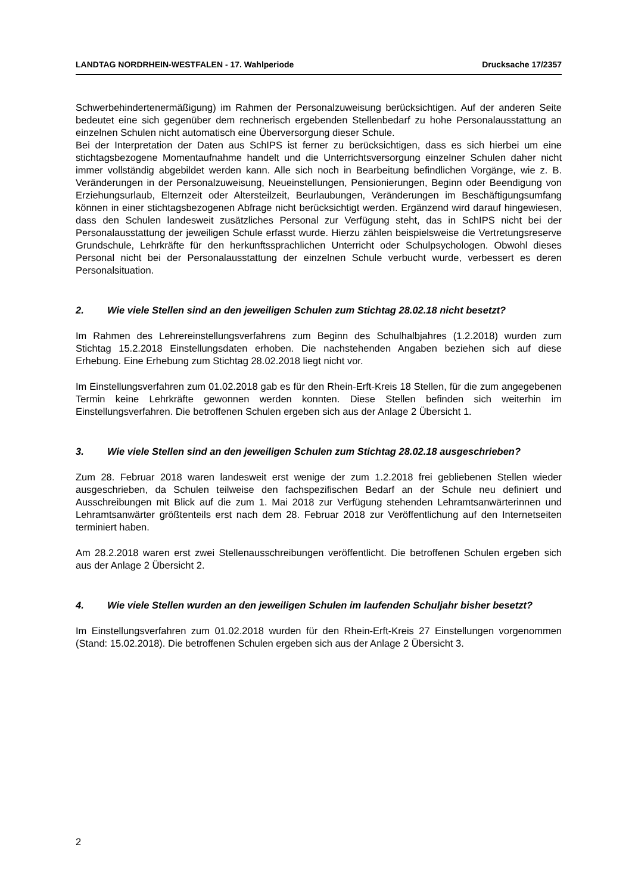LANDTAG NORDRHEIN-WESTFALEN - 17. Wahlperiode Drucksache 17/2357
Schwerbehindertenermäßigung) im Rahmen der Personalzuweisung berücksichtigen. Auf der anderen Seite bedeutet eine sich gegenüber dem rechnerisch ergebenden Stellenbedarf zu hohe Personalausstattung an einzelnen Schulen nicht automatisch eine Überversorgung dieser Schule.
Bei der Interpretation der Daten aus SchIPS ist ferner zu berücksichtigen, dass es sich hierbei um eine stichtagsbezogene Momentaufnahme handelt und die Unterrichtsversorgung einzelner Schulen daher nicht immer vollständig abgebildet werden kann. Alle sich noch in Bearbeitung befindlichen Vorgänge, wie z. B. Veränderungen in der Personalzuweisung, Neueinstellungen, Pensionierungen, Beginn oder Beendigung von Erziehungsurlaub, Elternzeit oder Altersteilzeit, Beurlaubungen, Veränderungen im Beschäftigungsumfang können in einer stichtagsbezogenen Abfrage nicht berücksichtigt werden. Ergänzend wird darauf hingewiesen, dass den Schulen landesweit zusätzliches Personal zur Verfügung steht, das in SchIPS nicht bei der Personalausstattung der jeweiligen Schule erfasst wurde. Hierzu zählen beispielsweise die Vertretungsreserve Grundschule, Lehrkräfte für den herkunftssprachlichen Unterricht oder Schulpsychologen. Obwohl dieses Personal nicht bei der Personalausstattung der einzelnen Schule verbucht wurde, verbessert es deren Personalsituation.
2. Wie viele Stellen sind an den jeweiligen Schulen zum Stichtag 28.02.18 nicht besetzt?
Im Rahmen des Lehrereinstellungsverfahrens zum Beginn des Schulhalbjahres (1.2.2018) wurden zum Stichtag 15.2.2018 Einstellungsdaten erhoben. Die nachstehenden Angaben beziehen sich auf diese Erhebung. Eine Erhebung zum Stichtag 28.02.2018 liegt nicht vor.
Im Einstellungsverfahren zum 01.02.2018 gab es für den Rhein-Erft-Kreis 18 Stellen, für die zum angegebenen Termin keine Lehrkräfte gewonnen werden konnten. Diese Stellen befinden sich weiterhin im Einstellungsverfahren. Die betroffenen Schulen ergeben sich aus der Anlage 2 Übersicht 1.
3. Wie viele Stellen sind an den jeweiligen Schulen zum Stichtag 28.02.18 ausgeschrieben?
Zum 28. Februar 2018 waren landesweit erst wenige der zum 1.2.2018 frei gebliebenen Stellen wieder ausgeschrieben, da Schulen teilweise den fachspezifischen Bedarf an der Schule neu definiert und Ausschreibungen mit Blick auf die zum 1. Mai 2018 zur Verfügung stehenden Lehramtsanwärterinnen und Lehramtsanwärter größtenteils erst nach dem 28. Februar 2018 zur Veröffentlichung auf den Internetseiten terminiert haben.
Am 28.2.2018 waren erst zwei Stellenausschreibungen veröffentlicht. Die betroffenen Schulen ergeben sich aus der Anlage 2 Übersicht 2.
4. Wie viele Stellen wurden an den jeweiligen Schulen im laufenden Schuljahr bisher besetzt?
Im Einstellungsverfahren zum 01.02.2018 wurden für den Rhein-Erft-Kreis 27 Einstellungen vorgenommen (Stand: 15.02.2018). Die betroffenen Schulen ergeben sich aus der Anlage 2 Übersicht 3.
2